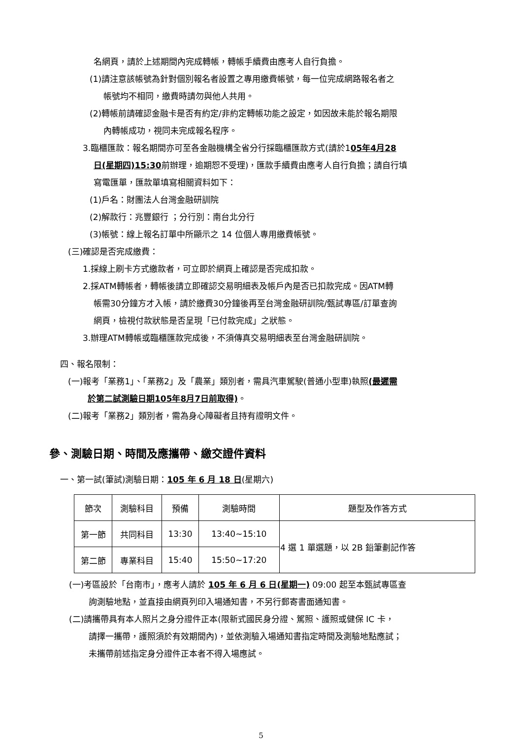名網頁，請於上述期間內完成轉帳，轉帳手續費由應考人自行負擔。
(1)請注意該帳號為針對個別報名者設置之專用繳費帳號，每一位完成網路報名者之
帳號均不相同，繳費時請勿與他人共用。
(2)轉帳前請確認金融卡是否有約定/非約定轉帳功能之設定，如因故未能於報名期限
內轉帳成功，視同未完成報名程序。
3.臨櫃匯款：報名期間亦可至各金融機構全省分行採臨櫃匯款方式(請於105年4月28
日(星期四)15:30前辦理，逾期恕不受理)，匯款手續費由應考人自行負擔；請自行填
寫電匯單，匯款單填寫相關資料如下：
(1)戶名：財團法人台灣金融研訓院
(2)解款行：兆豐銀行 ；分行別：南台北分行
(3)帳號：線上報名訂單中所顯示之 14 位個人專用繳費帳號。
(三)確認是否完成繳費：
1.採線上刷卡方式繳款者，可立即於網頁上確認是否完成扣款。
2.採ATM轉帳者，轉帳後請立即確認交易明細表及帳戶內是否已扣款完成。因ATM轉
帳需30分鐘方才入帳，請於繳費30分鐘後再至台灣金融研訓院/甄試專區/訂單查詢
網頁，檢視付款狀態是否呈現「已付款完成」之狀態。
3.辦理ATM轉帳或臨櫃匯款完成後，不須傳真交易明細表至台灣金融研訓院。
四、報名限制：
(一)報考「業務1」、「業務2」及「農業」類別者，需具汽車駕駛(普通小型車)執照(最遲需
於第二試測驗日期105年8月7日前取得)。
(二)報考「業務2」類別者，需為身心障礙者且持有證明文件。
參、測驗日期、時間及應攜帶、繳交證件資料
一、第一試(筆試)測驗日期：105 年 6 月 18 日(星期六)
| 節次 | 測驗科目 | 預備 | 測驗時間 | 題型及作答方式 |
| --- | --- | --- | --- | --- |
| 第一節 | 共同科目 | 13:30 | 13:40~15:10 | 4 選 1 單選題，以 2B 鉛筆劃記作答 |
| 第二節 | 專業科目 | 15:40 | 15:50~17:20 | |
(一)考區設於「台南市」，應考人請於 105 年 6 月 6 日(星期一) 09:00 起至本甄試專區查
詢測驗地點，並直接由網頁列印入場通知書，不另行郵寄書面通知書。
(二)請攜帶具有本人照片之身分證件正本(限新式國民身分證、駕照、護照或健保 IC 卡，
請擇一攜帶，護照須於有效期間內)，並依測驗入場通知書指定時間及測驗地點應試；
未攜帶前述指定身分證件正本者不得入場應試。
5